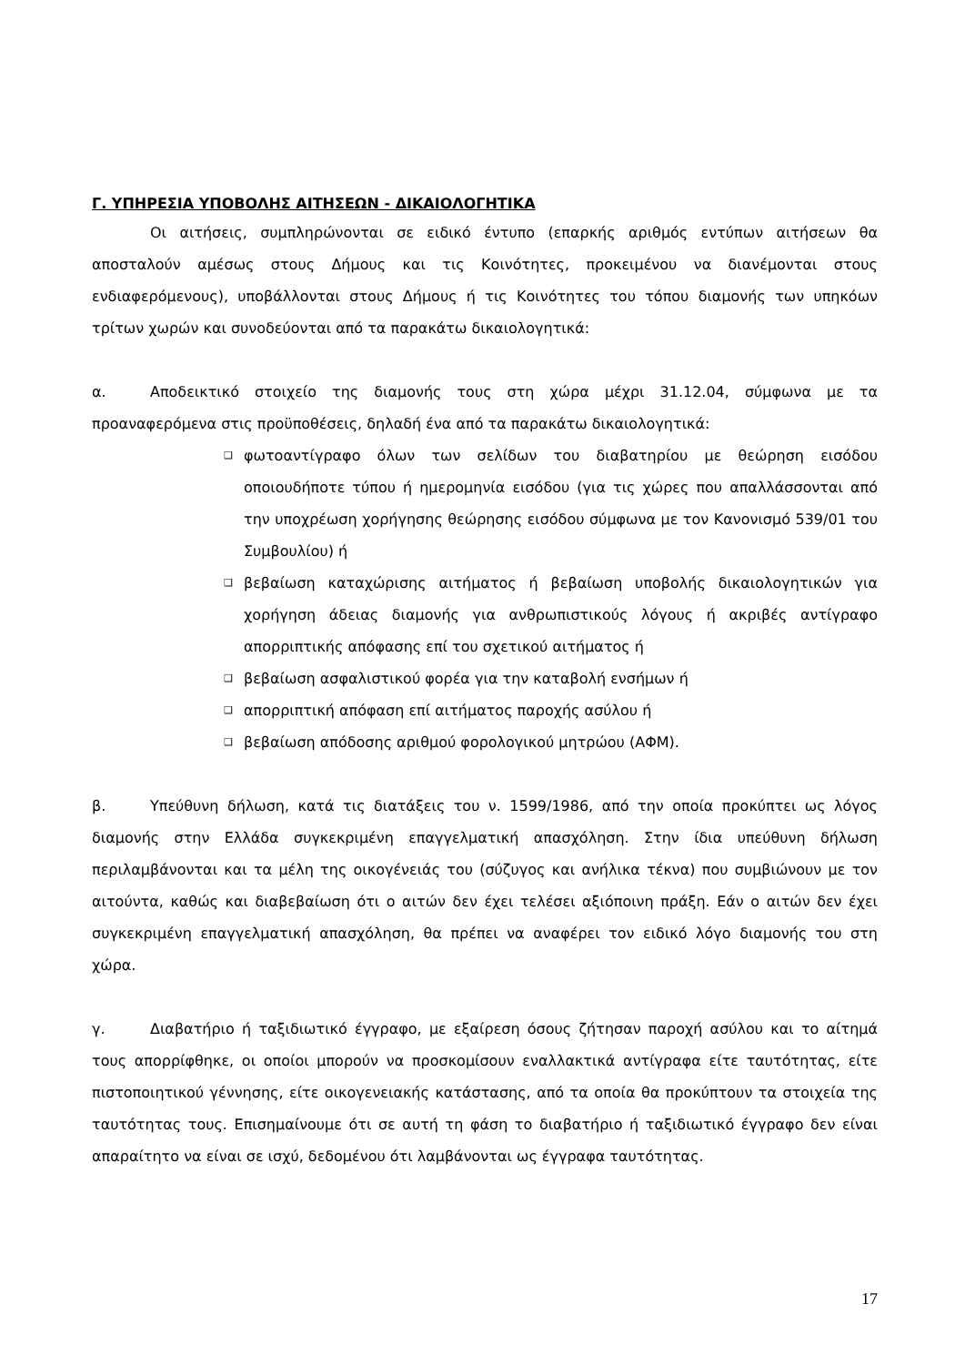Γ. ΥΠΗΡΕΣΙΑ ΥΠΟΒΟΛΗΣ ΑΙΤΗΣΕΩΝ - ΔΙΚΑΙΟΛΟΓΗΤΙΚΑ
Οι αιτήσεις, συμπληρώνονται σε ειδικό έντυπο (επαρκής αριθμός εντύπων αιτήσεων θα αποσταλούν αμέσως στους Δήμους και τις Κοινότητες, προκειμένου να διανέμονται στους ενδιαφερόμενους), υποβάλλονται στους Δήμους ή τις Κοινότητες του τόπου διαμονής των υπηκόων τρίτων χωρών και συνοδεύονται από τα παρακάτω δικαιολογητικά:
α. Αποδεικτικό στοιχείο της διαμονής τους στη χώρα μέχρι 31.12.04, σύμφωνα με τα προαναφερόμενα στις προϋποθέσεις, δηλαδή ένα από τα παρακάτω δικαιολογητικά:
❑ φωτοαντίγραφο όλων των σελίδων του διαβατηρίου με θεώρηση εισόδου οποιουδήποτε τύπου ή ημερομηνία εισόδου (για τις χώρες που απαλλάσσονται από την υποχρέωση χορήγησης θεώρησης εισόδου σύμφωνα με τον Κανονισμό 539/01 του Συμβουλίου) ή
❑ βεβαίωση καταχώρισης αιτήματος ή βεβαίωση υποβολής δικαιολογητικών για χορήγηση άδειας διαμονής για ανθρωπιστικούς λόγους ή ακριβές αντίγραφο απορριπτικής απόφασης επί του σχετικού αιτήματος ή
❑ βεβαίωση ασφαλιστικού φορέα για την καταβολή ενσήμων ή
❑ απορριπτική απόφαση επί αιτήματος παροχής ασύλου ή
❑ βεβαίωση απόδοσης αριθμού φορολογικού μητρώου (ΑΦΜ).
β. Υπεύθυνη δήλωση, κατά τις διατάξεις του ν. 1599/1986, από την οποία προκύπτει ως λόγος διαμονής στην Ελλάδα συγκεκριμένη επαγγελματική απασχόληση. Στην ίδια υπεύθυνη δήλωση περιλαμβάνονται και τα μέλη της οικογένειάς του (σύζυγος και ανήλικα τέκνα) που συμβιώνουν με τον αιτούντα, καθώς και διαβεβαίωση ότι ο αιτών δεν έχει τελέσει αξιόποινη πράξη. Εάν ο αιτών δεν έχει συγκεκριμένη επαγγελματική απασχόληση, θα πρέπει να αναφέρει τον ειδικό λόγο διαμονής του στη χώρα.
γ. Διαβατήριο ή ταξιδιωτικό έγγραφο, με εξαίρεση όσους ζήτησαν παροχή ασύλου και το αίτημά τους απορρίφθηκε, οι οποίοι μπορούν να προσκομίσουν εναλλακτικά αντίγραφα είτε ταυτότητας, είτε πιστοποιητικού γέννησης, είτε οικογενειακής κατάστασης, από τα οποία θα προκύπτουν τα στοιχεία της ταυτότητας τους. Επισημαίνουμε ότι σε αυτή τη φάση το διαβατήριο ή ταξιδιωτικό έγγραφο δεν είναι απαραίτητο να είναι σε ισχύ, δεδομένου ότι λαμβάνονται ως έγγραφα ταυτότητας.
17